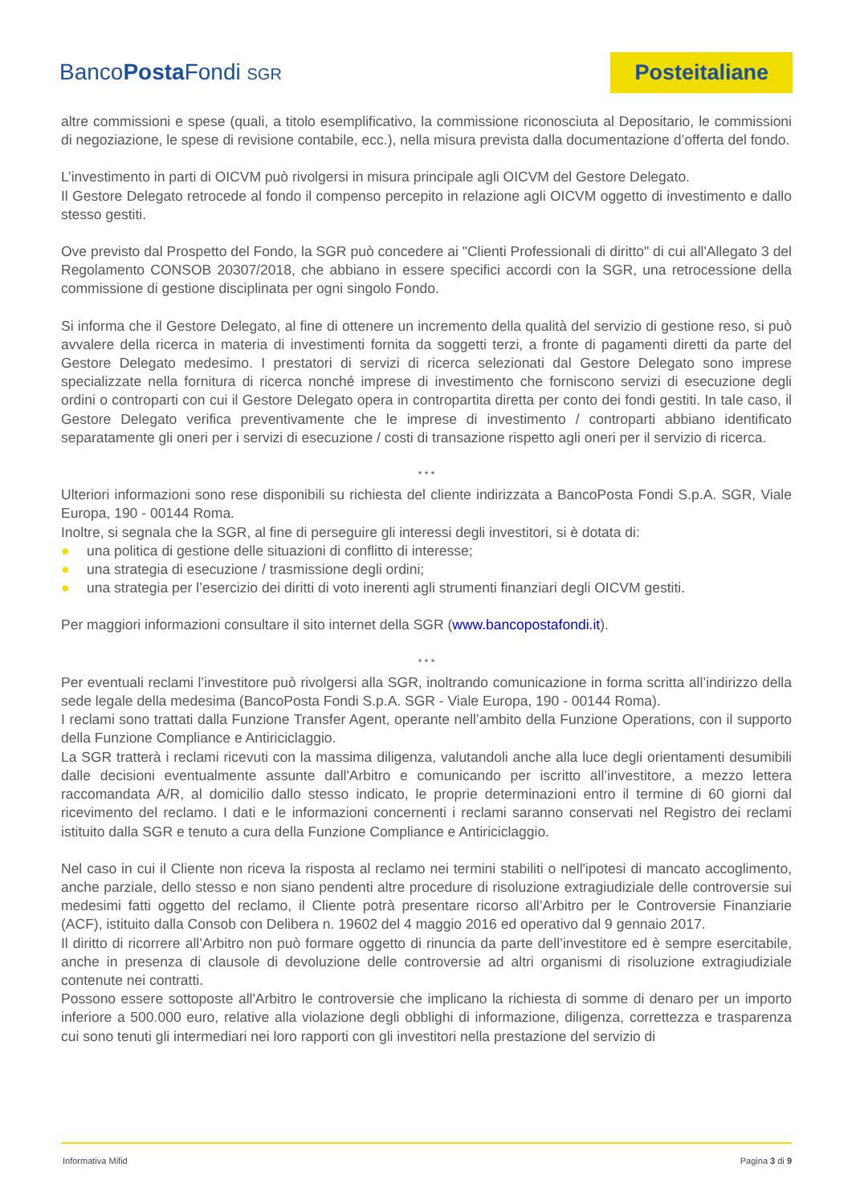BancoPosta Fondi SGR
Posteitaliane
altre commissioni e spese (quali, a titolo esemplificativo, la commissione riconosciuta al Depositario, le commissioni di negoziazione, le spese di revisione contabile, ecc.), nella misura prevista dalla documentazione d’offerta del fondo.
L’investimento in parti di OICVM può rivolgersi in misura principale agli OICVM del Gestore Delegato.
Il Gestore Delegato retrocede al fondo il compenso percepito in relazione agli OICVM oggetto di investimento e dallo stesso gestiti.
Ove previsto dal Prospetto del Fondo, la SGR può concedere ai "Clienti Professionali di diritto" di cui all'Allegato 3 del Regolamento CONSOB 20307/2018, che abbiano in essere specifici accordi con la SGR, una retrocessione della commissione di gestione disciplinata per ogni singolo Fondo.
Si informa che il Gestore Delegato, al fine di ottenere un incremento della qualità del servizio di gestione reso, si può avvalere della ricerca in materia di investimenti fornita da soggetti terzi, a fronte di pagamenti diretti da parte del Gestore Delegato medesimo. I prestatori di servizi di ricerca selezionati dal Gestore Delegato sono imprese specializzate nella fornitura di ricerca nonché imprese di investimento che forniscono servizi di esecuzione degli ordini o controparti con cui il Gestore Delegato opera in contropartita diretta per conto dei fondi gestiti. In tale caso, il Gestore Delegato verifica preventivamente che le imprese di investimento / controparti abbiano identificato separatamente gli oneri per i servizi di esecuzione / costi di transazione rispetto agli oneri per il servizio di ricerca.
* * *
Ulteriori informazioni sono rese disponibili su richiesta del cliente indirizzata a BancoPosta Fondi S.p.A. SGR, Viale Europa, 190 - 00144 Roma.
Inoltre, si segnala che la SGR, al fine di perseguire gli interessi degli investitori, si è dotata di:
● una politica di gestione delle situazioni di conflitto di interesse;
● una strategia di esecuzione / trasmissione degli ordini;
● una strategia per l’esercizio dei diritti di voto inerenti agli strumenti finanziari degli OICVM gestiti.
Per maggiori informazioni consultare il sito internet della SGR (www.bancopostafondi.it).
* * *
Per eventuali reclami l’investitore può rivolgersi alla SGR, inoltrando comunicazione in forma scritta all’indirizzo della sede legale della medesima (BancoPosta Fondi S.p.A. SGR - Viale Europa, 190 - 00144 Roma).
I reclami sono trattati dalla Funzione Transfer Agent, operante nell’ambito della Funzione Operations, con il supporto della Funzione Compliance e Antiriciclaggio.
La SGR tratterà i reclami ricevuti con la massima diligenza, valutandoli anche alla luce degli orientamenti desumibili dalle decisioni eventualmente assunte dall'Arbitro e comunicando per iscritto all’investitore, a mezzo lettera raccomandata A/R, al domicilio dallo stesso indicato, le proprie determinazioni entro il termine di 60 giorni dal ricevimento del reclamo. I dati e le informazioni concernenti i reclami saranno conservati nel Registro dei reclami istituito dalla SGR e tenuto a cura della Funzione Compliance e Antiriciclaggio.
Nel caso in cui il Cliente non riceva la risposta al reclamo nei termini stabiliti o nell'ipotesi di mancato accoglimento, anche parziale, dello stesso e non siano pendenti altre procedure di risoluzione extragiudiziale delle controversie sui medesimi fatti oggetto del reclamo, il Cliente potrà presentare ricorso all’Arbitro per le Controversie Finanziarie (ACF), istituito dalla Consob con Delibera n. 19602 del 4 maggio 2016 ed operativo dal 9 gennaio 2017.
Il diritto di ricorrere all’Arbitro non può formare oggetto di rinuncia da parte dell’investitore ed è sempre esercitabile, anche in presenza di clausole di devoluzione delle controversie ad altri organismi di risoluzione extragiudiziale contenute nei contratti.
Possono essere sottoposte all'Arbitro le controversie che implicano la richiesta di somme di denaro per un importo inferiore a 500.000 euro, relative alla violazione degli obblighi di informazione, diligenza, correttezza e trasparenza cui sono tenuti gli intermediari nei loro rapporti con gli investitori nella prestazione del servizio di
Informativa Mifid Pagina 3 di 9